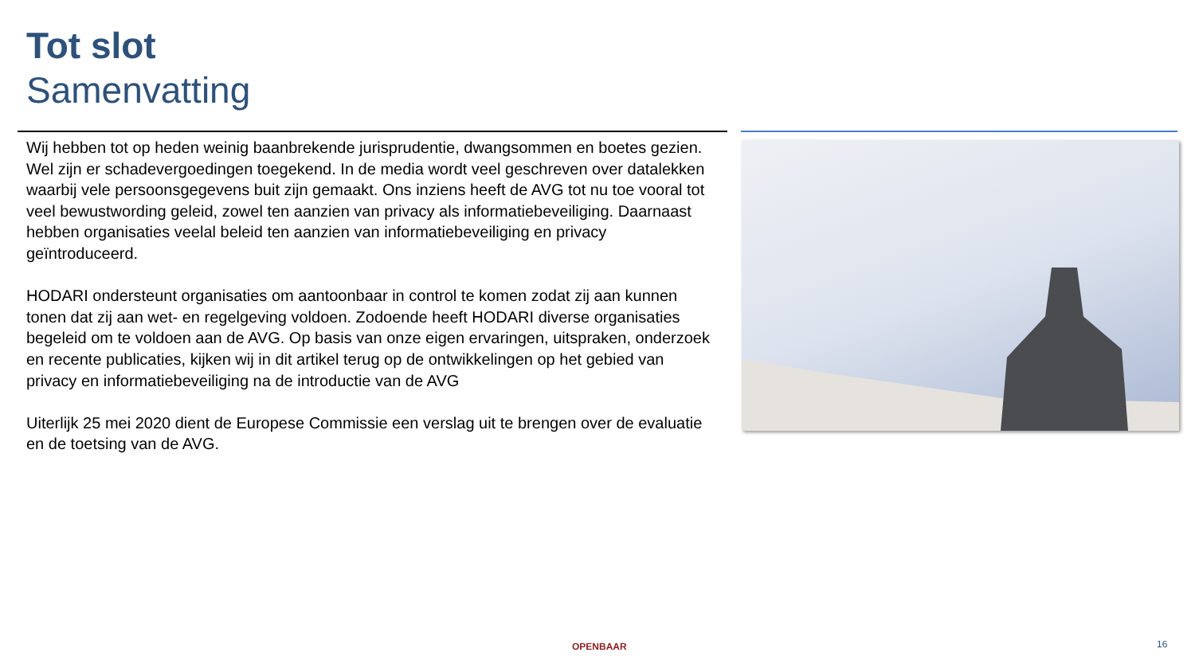Tot slot
Samenvatting
Wij hebben tot op heden weinig baanbrekende jurisprudentie, dwangsommen en boetes gezien. Wel zijn er schadevergoedingen toegekend. In de media wordt veel geschreven over datalekken waarbij vele persoonsgegevens buit zijn gemaakt. Ons inziens heeft de AVG tot nu toe vooral tot veel bewustwording geleid, zowel ten aanzien van privacy als informatiebeveiliging. Daarnaast hebben organisaties veelal beleid ten aanzien van informatiebeveiliging en privacy geïntroduceerd.
HODARI ondersteunt organisaties om aantoonbaar in control te komen zodat zij aan kunnen tonen dat zij aan wet- en regelgeving voldoen. Zodoende heeft HODARI diverse organisaties begeleid om te voldoen aan de AVG. Op basis van onze eigen ervaringen, uitspraken, onderzoek en recente publicaties, kijken wij in dit artikel terug op de ontwikkelingen op het gebied van privacy en informatiebeveiliging na de introductie van de AVG
Uiterlijk 25 mei 2020 dient de Europese Commissie een verslag uit te brengen over de evaluatie en de toetsing van de AVG.
OPENBAAR 16